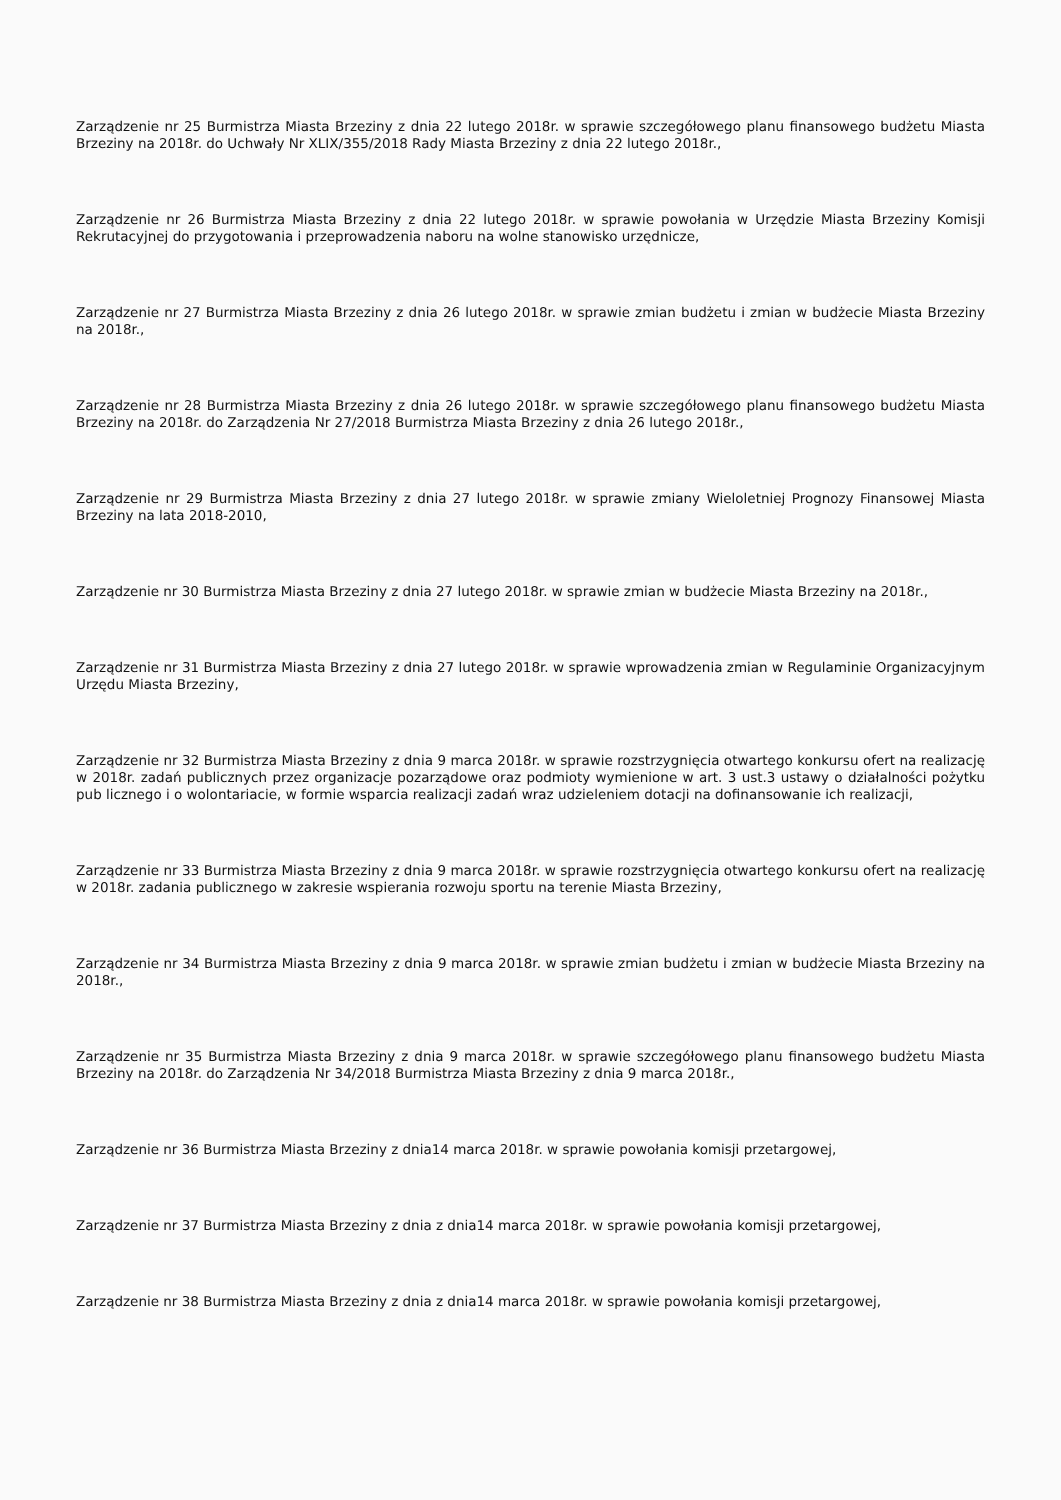Zarządzenie nr 25 Burmistrza Miasta Brzeziny z dnia 22 lutego 2018r. w sprawie szczegółowego planu finansowego budżetu Miasta Brzeziny na 2018r. do Uchwały Nr XLIX/355/2018 Rady Miasta Brzeziny z dnia 22 lutego 2018r.,
Zarządzenie nr 26 Burmistrza Miasta Brzeziny z dnia 22 lutego 2018r. w sprawie powołania w Urzędzie Miasta Brzeziny Komisji Rekrutacyjnej do przygotowania i przeprowadzenia naboru na wolne stanowisko urzędnicze,
Zarządzenie nr 27 Burmistrza Miasta Brzeziny z dnia 26 lutego 2018r. w sprawie zmian budżetu i zmian w budżecie Miasta Brzeziny na 2018r.,
Zarządzenie nr 28 Burmistrza Miasta Brzeziny z dnia 26 lutego 2018r. w sprawie szczegółowego planu finansowego budżetu Miasta Brzeziny na 2018r. do Zarządzenia Nr 27/2018 Burmistrza Miasta Brzeziny z dnia 26 lutego 2018r.,
Zarządzenie nr 29 Burmistrza Miasta Brzeziny z dnia 27 lutego 2018r. w sprawie zmiany Wieloletniej Prognozy Finansowej Miasta Brzeziny na lata 2018-2010,
Zarządzenie nr 30 Burmistrza Miasta Brzeziny z dnia 27 lutego 2018r. w sprawie zmian w budżecie Miasta Brzeziny na 2018r.,
Zarządzenie nr 31 Burmistrza Miasta Brzeziny z dnia 27 lutego 2018r. w sprawie wprowadzenia zmian w Regulaminie Organizacyjnym Urzędu Miasta Brzeziny,
Zarządzenie nr 32 Burmistrza Miasta Brzeziny z dnia 9 marca 2018r. w sprawie rozstrzygnięcia otwartego konkursu ofert na realizację w 2018r. zadań publicznych przez organizacje pozarządowe oraz podmioty wymienione w art. 3 ust.3 ustawy o działalności pożytku pub licznego i o wolontariacie, w formie wsparcia realizacji zadań wraz udzieleniem dotacji na dofinansowanie ich realizacji,
Zarządzenie nr 33 Burmistrza Miasta Brzeziny z dnia 9 marca 2018r. w sprawie rozstrzygnięcia otwartego konkursu ofert na realizację w 2018r. zadania publicznego w zakresie wspierania rozwoju sportu na terenie Miasta Brzeziny,
Zarządzenie nr 34 Burmistrza Miasta Brzeziny z dnia 9 marca 2018r. w sprawie zmian budżetu i zmian w budżecie Miasta Brzeziny na 2018r.,
Zarządzenie nr 35 Burmistrza Miasta Brzeziny z dnia 9 marca 2018r. w sprawie szczegółowego planu finansowego budżetu Miasta Brzeziny na 2018r. do Zarządzenia Nr 34/2018 Burmistrza Miasta Brzeziny z dnia 9 marca 2018r.,
Zarządzenie nr 36 Burmistrza Miasta Brzeziny z dnia14 marca 2018r. w sprawie powołania komisji przetargowej,
Zarządzenie nr 37 Burmistrza Miasta Brzeziny z dnia z dnia14 marca 2018r. w sprawie powołania komisji przetargowej,
Zarządzenie nr 38 Burmistrza Miasta Brzeziny z dnia z dnia14 marca 2018r. w sprawie powołania komisji przetargowej,